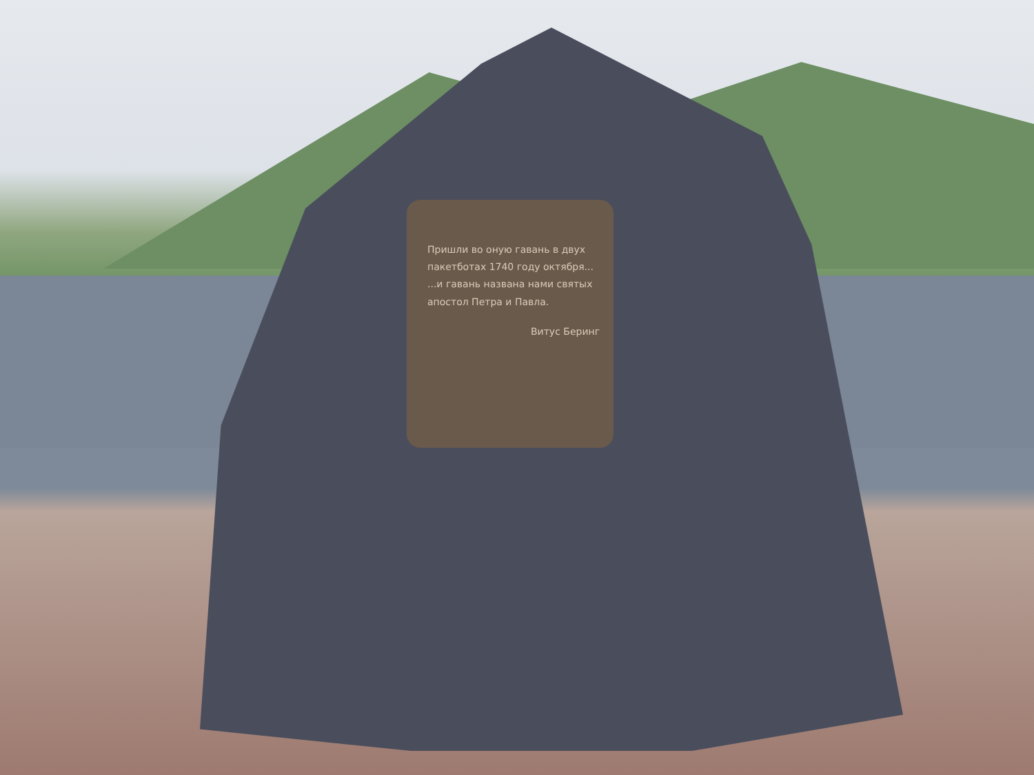Пришли во оную гавань в двух пакетботах 1740 году октября...
...и гавань названа нами святых апостол Петра и Павла.
Витус Беринг